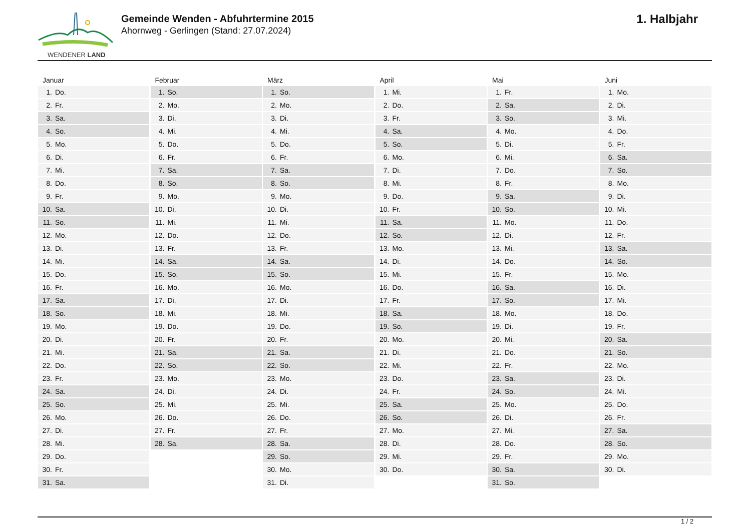WENDENER LAND
Gemeinde Wenden - Abfuhrtermine 2015
Ahornweg - Gerlingen (Stand: 27.07.2024)
1. Halbjahr
Januar
| 1. | Do. |
| 2. | Fr. |
| 3. | Sa. |
| 4. | So. |
| 5. | Mo. |
| 6. | Di. |
| 7. | Mi. |
| 8. | Do. |
| 9. | Fr. |
| 10. | Sa. |
| 11. | So. |
| 12. | Mo. |
| 13. | Di. |
| 14. | Mi. |
| 15. | Do. |
| 16. | Fr. |
| 17. | Sa. |
| 18. | So. |
| 19. | Mo. |
| 20. | Di. |
| 21. | Mi. |
| 22. | Do. |
| 23. | Fr. |
| 24. | Sa. |
| 25. | So. |
| 26. | Mo. |
| 27. | Di. |
| 28. | Mi. |
| 29. | Do. |
| 30. | Fr. |
| 31. | Sa. |
Februar
| 1. | So. |
| 2. | Mo. |
| 3. | Di. |
| 4. | Mi. |
| 5. | Do. |
| 6. | Fr. |
| 7. | Sa. |
| 8. | So. |
| 9. | Mo. |
| 10. | Di. |
| 11. | Mi. |
| 12. | Do. |
| 13. | Fr. |
| 14. | Sa. |
| 15. | So. |
| 16. | Mo. |
| 17. | Di. |
| 18. | Mi. |
| 19. | Do. |
| 20. | Fr. |
| 21. | Sa. |
| 22. | So. |
| 23. | Mo. |
| 24. | Di. |
| 25. | Mi. |
| 26. | Do. |
| 27. | Fr. |
| 28. | Sa. |
März
| 1. | So. |
| 2. | Mo. |
| 3. | Di. |
| 4. | Mi. |
| 5. | Do. |
| 6. | Fr. |
| 7. | Sa. |
| 8. | So. |
| 9. | Mo. |
| 10. | Di. |
| 11. | Mi. |
| 12. | Do. |
| 13. | Fr. |
| 14. | Sa. |
| 15. | So. |
| 16. | Mo. |
| 17. | Di. |
| 18. | Mi. |
| 19. | Do. |
| 20. | Fr. |
| 21. | Sa. |
| 22. | So. |
| 23. | Mo. |
| 24. | Di. |
| 25. | Mi. |
| 26. | Do. |
| 27. | Fr. |
| 28. | Sa. |
| 29. | So. |
| 30. | Mo. |
| 31. | Di. |
April
| 1. | Mi. |
| 2. | Do. |
| 3. | Fr. |
| 4. | Sa. |
| 5. | So. |
| 6. | Mo. |
| 7. | Di. |
| 8. | Mi. |
| 9. | Do. |
| 10. | Fr. |
| 11. | Sa. |
| 12. | So. |
| 13. | Mo. |
| 14. | Di. |
| 15. | Mi. |
| 16. | Do. |
| 17. | Fr. |
| 18. | Sa. |
| 19. | So. |
| 20. | Mo. |
| 21. | Di. |
| 22. | Mi. |
| 23. | Do. |
| 24. | Fr. |
| 25. | Sa. |
| 26. | So. |
| 27. | Mo. |
| 28. | Di. |
| 29. | Mi. |
| 30. | Do. |
Mai
| 1. | Fr. |
| 2. | Sa. |
| 3. | So. |
| 4. | Mo. |
| 5. | Di. |
| 6. | Mi. |
| 7. | Do. |
| 8. | Fr. |
| 9. | Sa. |
| 10. | So. |
| 11. | Mo. |
| 12. | Di. |
| 13. | Mi. |
| 14. | Do. |
| 15. | Fr. |
| 16. | Sa. |
| 17. | So. |
| 18. | Mo. |
| 19. | Di. |
| 20. | Mi. |
| 21. | Do. |
| 22. | Fr. |
| 23. | Sa. |
| 24. | So. |
| 25. | Mo. |
| 26. | Di. |
| 27. | Mi. |
| 28. | Do. |
| 29. | Fr. |
| 30. | Sa. |
| 31. | So. |
Juni
| 1. | Mo. |
| 2. | Di. |
| 3. | Mi. |
| 4. | Do. |
| 5. | Fr. |
| 6. | Sa. |
| 7. | So. |
| 8. | Mo. |
| 9. | Di. |
| 10. | Mi. |
| 11. | Do. |
| 12. | Fr. |
| 13. | Sa. |
| 14. | So. |
| 15. | Mo. |
| 16. | Di. |
| 17. | Mi. |
| 18. | Do. |
| 19. | Fr. |
| 20. | Sa. |
| 21. | So. |
| 22. | Mo. |
| 23. | Di. |
| 24. | Mi. |
| 25. | Do. |
| 26. | Fr. |
| 27. | Sa. |
| 28. | So. |
| 29. | Mo. |
| 30. | Di. |
1 / 2